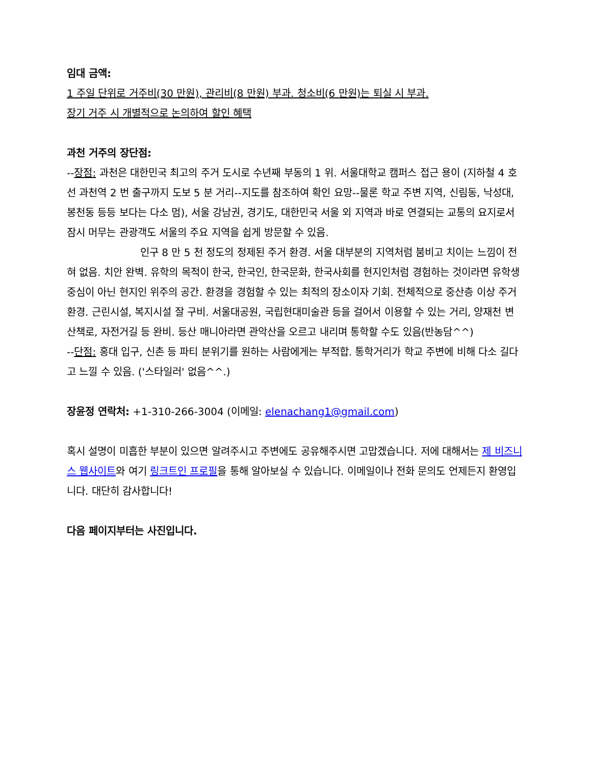임대 금액:
1 주일 단위로 거주비(30 만원), 관리비(8 만원) 부과. 청소비(6 만원)는 퇴실 시 부과.
장기 거주 시 개별적으로 논의하여 할인 혜택
과천 거주의 장단점:
--장점: 과천은 대한민국 최고의 주거 도시로 수년째 부동의 1 위. 서울대학교 캠퍼스 접근 용이 (지하철 4 호선 과천역 2 번 출구까지 도보 5 분 거리--지도를 참조하여 확인 요망--물론 학교 주변 지역, 신림동, 낙성대, 봉천동 등등 보다는 다소 멈), 서울 강남권, 경기도, 대한민국 서울 외 지역과 바로 연결되는 교통의 요지로서 잠시 머무는 관광객도 서울의 주요 지역을 쉽게 방문할 수 있음.
인구 8 만 5 천 정도의 정제된 주거 환경. 서울 대부분의 지역처럼 붐비고 치이는 느낌이 전혀 없음. 치안 완벽. 유학의 목적이 한국, 한국인, 한국문화, 한국사회를 현지인처럼 경험하는 것이라면 유학생 중심이 아닌 현지인 위주의 공간. 환경을 경험할 수 있는 최적의 장소이자 기회. 전체적으로 중산층 이상 주거 환경. 근린시설, 복지시설 잘 구비. 서울대공원, 국립현대미술관 등을 걸어서 이용할 수 있는 거리, 양재천 변 산책로, 자전거길 등 완비. 등산 매니아라면 관악산을 오르고 내리며 통학할 수도 있음(반농담^^)
--단점: 홍대 입구, 신촌 등 파티 분위기를 원하는 사람에게는 부적합. 통학거리가 학교 주변에 비해 다소 길다고 느낄 수 있음. ('스타일러' 없음^^.)
장윤정 연락처: +1-310-266-3004 (이메일: elenachang1@gmail.com)
혹시 설명이 미흡한 부분이 있으면 알려주시고 주변에도 공유해주시면 고맙겠습니다. 저에 대해서는 제 비즈니스 웹사이트와 여기 링크트인 프로필을 통해 알아보실 수 있습니다. 이메일이나 전화 문의도 언제든지 환영입니다. 대단히 감사합니다!
다음 페이지부터는 사진입니다.